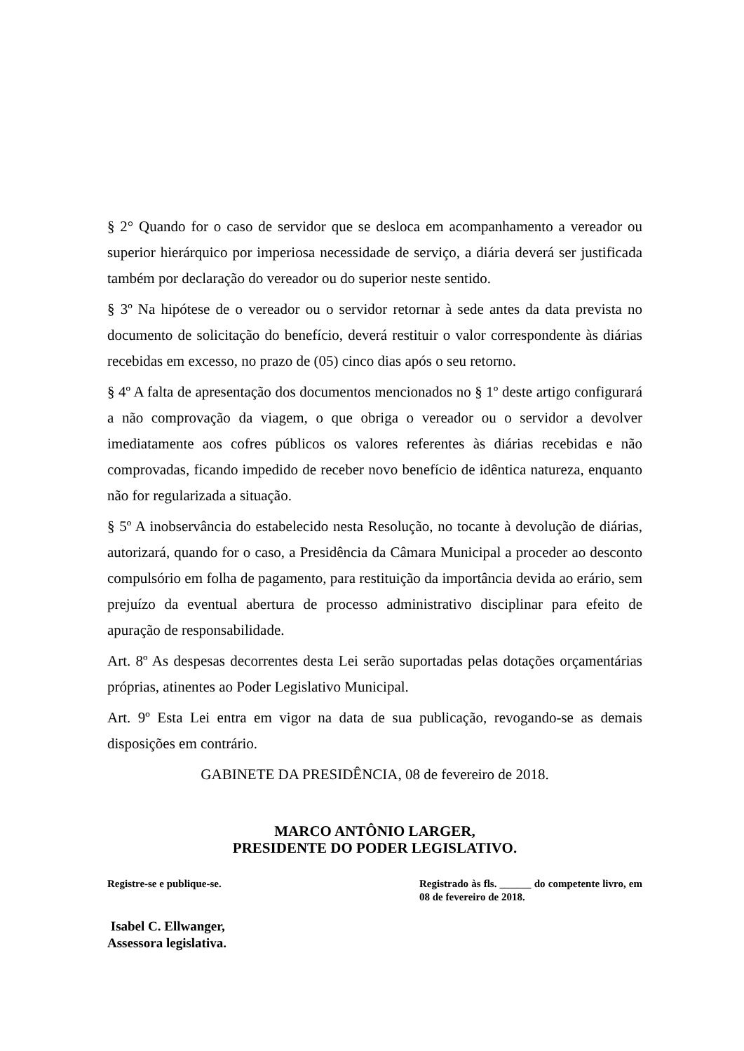§ 2° Quando for o caso de servidor que se desloca em acompanhamento a vereador ou superior hierárquico por imperiosa necessidade de serviço, a diária deverá ser justificada também por declaração do vereador ou do superior neste sentido.
§ 3º Na hipótese de o vereador ou o servidor retornar à sede antes da data prevista no documento de solicitação do benefício, deverá restituir o valor correspondente às diárias recebidas em excesso, no prazo de (05) cinco dias após o seu retorno.
§ 4º A falta de apresentação dos documentos mencionados no § 1º deste artigo configurará a não comprovação da viagem, o que obriga o vereador ou o servidor a devolver imediatamente aos cofres públicos os valores referentes às diárias recebidas e não comprovadas, ficando impedido de receber novo benefício de idêntica natureza, enquanto não for regularizada a situação.
§ 5º A inobservância do estabelecido nesta Resolução, no tocante à devolução de diárias, autorizará, quando for o caso, a Presidência da Câmara Municipal a proceder ao desconto compulsório em folha de pagamento, para restituição da importância devida ao erário, sem prejuízo da eventual abertura de processo administrativo disciplinar para efeito de apuração de responsabilidade.
Art. 8º As despesas decorrentes desta Lei serão suportadas pelas dotações orçamentárias próprias, atinentes ao Poder Legislativo Municipal.
Art. 9º Esta Lei entra em vigor na data de sua publicação, revogando-se as demais disposições em contrário.
GABINETE DA PRESIDÊNCIA, 08 de fevereiro de 2018.
MARCO ANTÔNIO LARGER,
PRESIDENTE DO PODER LEGISLATIVO.
Registre-se e publique-se. Registrado às fls. ______ do competente livro, em 08 de fevereiro de 2018.
Isabel C. Ellwanger,
Assessora legislativa.